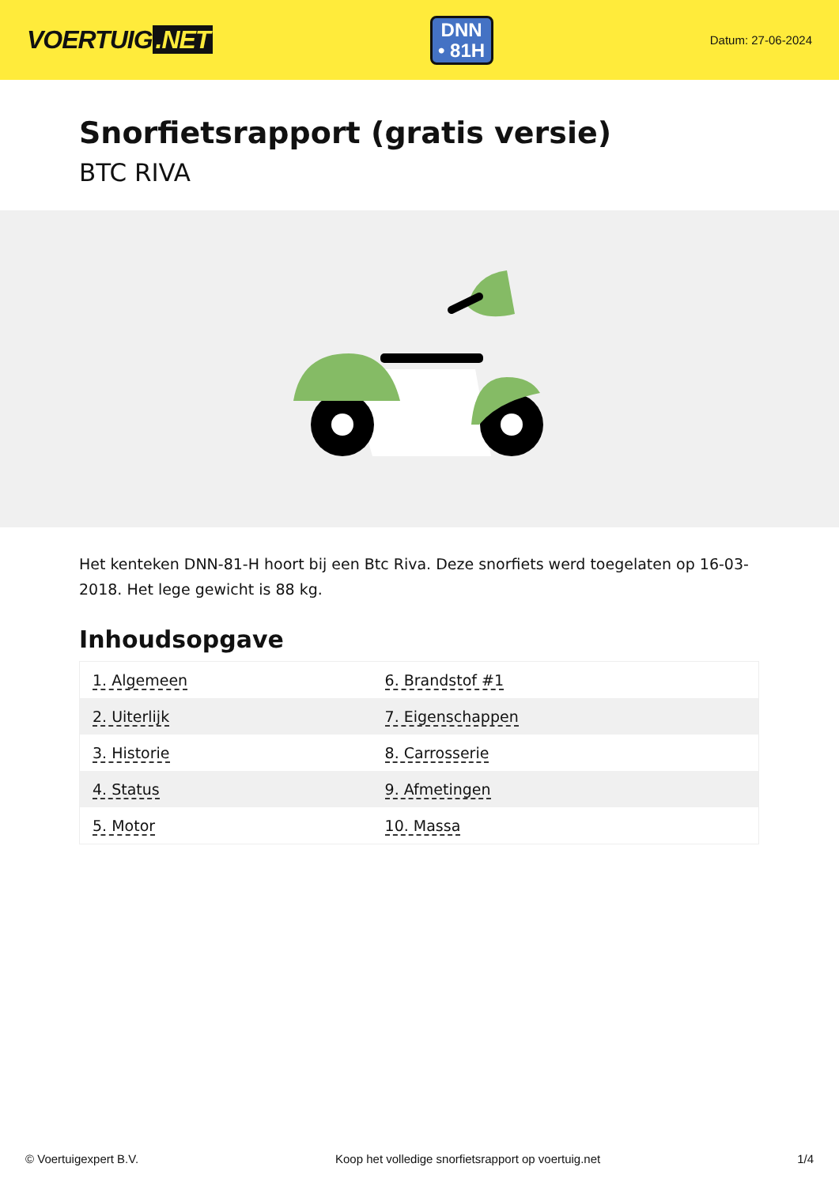VOERTUIG.NET
DNN
• 81H
Datum: 27-06-2024
Snorfietsrapport (gratis versie)
BTC RIVA
Het kenteken DNN-81-H hoort bij een Btc Riva. Deze snorfiets werd toegelaten op 16-03-2018. Het lege gewicht is 88 kg.
Inhoudsopgave
| 1. Algemeen | 6. Brandstof #1 |
| 2. Uiterlijk | 7. Eigenschappen |
| 3. Historie | 8. Carrosserie |
| 4. Status | 9. Afmetingen |
| 5. Motor | 10. Massa |
© Voertuigexpert B.V. Koop het volledige snorfietsrapport op voertuig.net 1/4